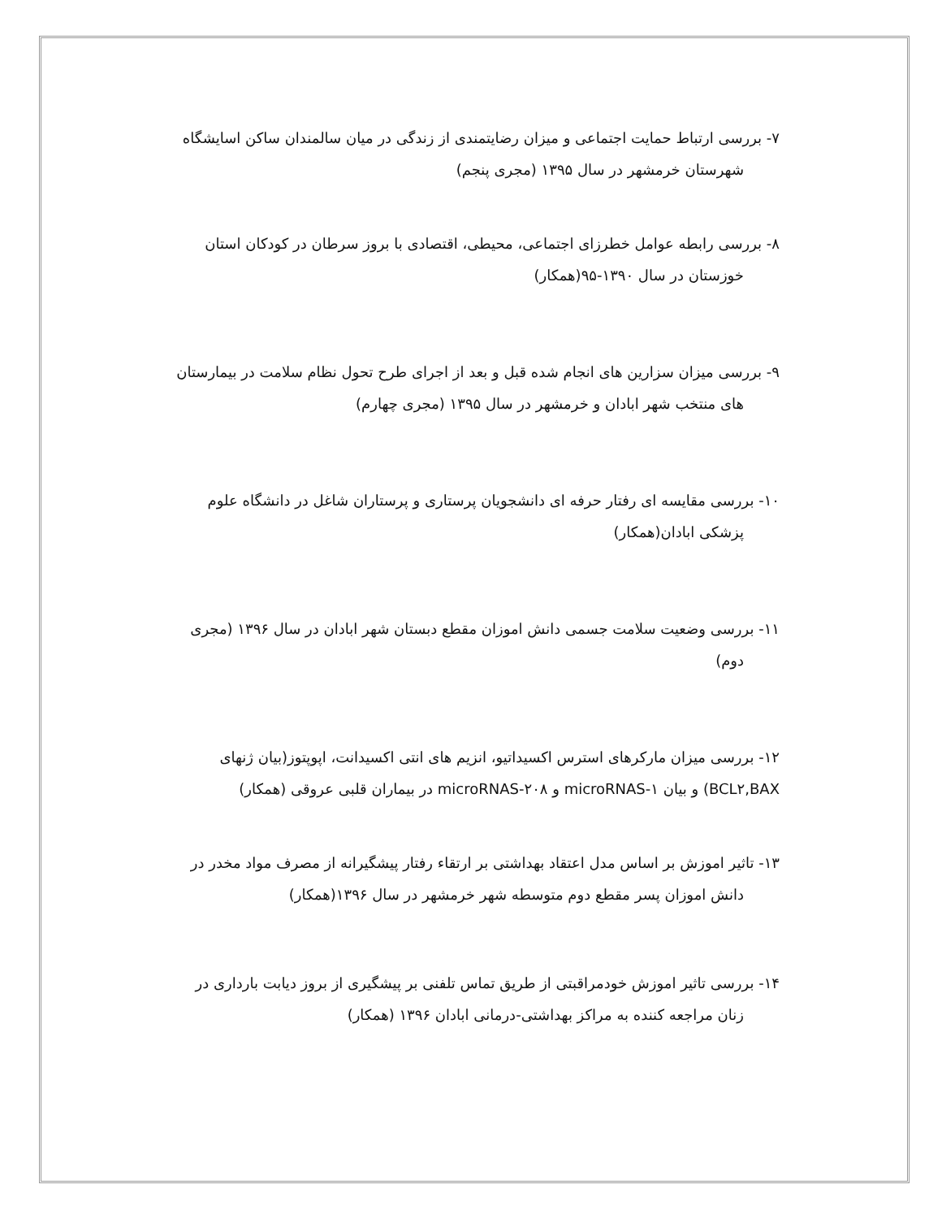۷- بررسی ارتباط حمایت اجتماعی و میزان رضایتمندی از زندگی در میان سالمندان ساکن اسایشگاه
شهرستان خرمشهر در سال ۱۳۹۵ (مجری پنجم)
۸- بررسی رابطه عوامل خطرزای اجتماعی، محیطی، اقتصادی با بروز سرطان در کودکان استان
خوزستان در سال ۱۳۹۰-۹۵(همکار)
۹- بررسی میزان سزارین های انجام شده قبل و بعد از اجرای طرح تحول نظام سلامت در بیمارستان
های منتخب شهر ابادان و خرمشهر در سال ۱۳۹۵ (مجری چهارم)
۱۰- بررسی مقایسه ای رفتار حرفه ای دانشجویان پرستاری و پرستاران شاغل در دانشگاه علوم
پزشکی ابادان(همکار)
۱۱- بررسی وضعیت سلامت جسمی دانش اموزان مقطع دبستان شهر ابادان در سال ۱۳۹۶ (مجری
دوم)
۱۲- بررسی میزان مارکرهای استرس اکسیداتیو، انزیم های انتی اکسیدانت، اپوپتوز(بیان ژنهای
BCL۲,BAX) و بیان microRNAS-۱ و microRNAS-۲۰۸ در بیماران قلبی عروقی (همکار)
۱۳- تاثیر اموزش بر اساس مدل اعتقاد بهداشتی بر ارتقاء رفتار پیشگیرانه از مصرف مواد مخدر در
دانش اموزان پسر مقطع دوم متوسطه شهر خرمشهر در سال ۱۳۹۶(همکار)
۱۴- بررسی تاثیر اموزش خودمراقبتی از طریق تماس تلفنی بر پیشگیری از بروز دیابت بارداری در
زنان مراجعه کننده به مراکز بهداشتی-درمانی ابادان ۱۳۹۶ (همکار)